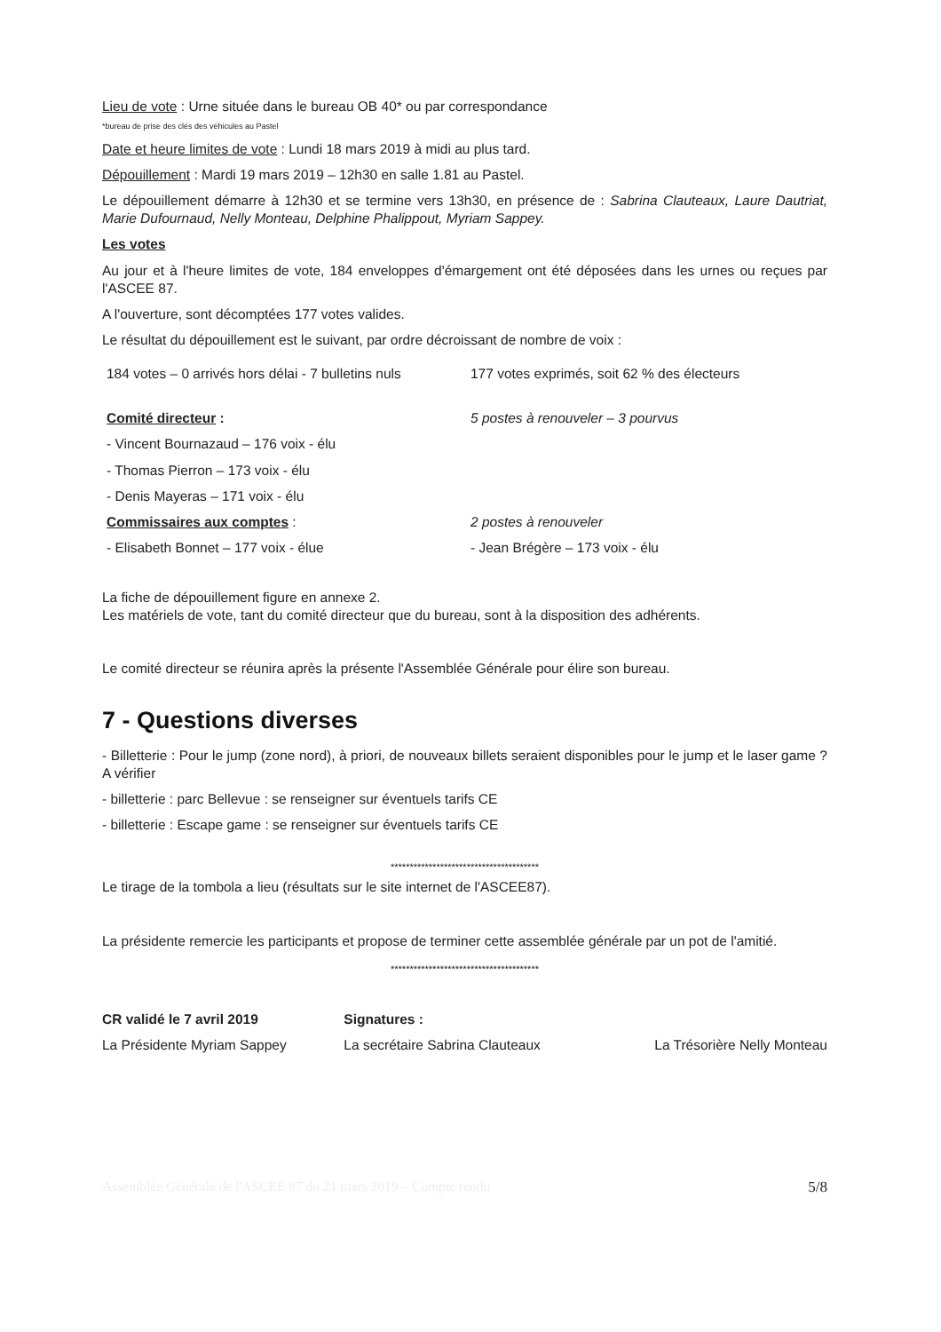Lieu de vote : Urne située dans le bureau OB 40* ou par correspondance
*bureau de prise des clés des véhicules au Pastel
Date et heure limites de vote : Lundi 18 mars 2019 à midi au plus tard.
Dépouillement : Mardi 19 mars 2019 – 12h30 en salle 1.81 au Pastel.
Le dépouillement démarre à 12h30 et se termine vers 13h30, en présence de : Sabrina Clauteaux, Laure Dautriat, Marie Dufournaud, Nelly Monteau, Delphine Phalippout, Myriam Sappey.
Les votes
Au jour et à l'heure limites de vote, 184 enveloppes d'émargement ont été déposées dans les urnes ou reçues par l'ASCEE 87.
A l'ouverture, sont décomptées 177 votes valides.
Le résultat du dépouillement est le suivant, par ordre décroissant de nombre de voix :
184 votes – 0 arrivés hors délai - 7 bulletins nuls
177 votes exprimés, soit 62 % des électeurs
Comité directeur : 5 postes à renouveler – 3 pourvus
- Vincent Bournazaud – 176 voix - élu
- Thomas Pierron – 173 voix - élu
- Denis Mayeras – 171 voix - élu
Commissaires aux comptes : 2 postes à renouveler
- Elisabeth Bonnet – 177 voix - élue - Jean Brégère – 173 voix - élu
La fiche de dépouillement figure en annexe 2.
Les matériels de vote, tant du comité directeur que du bureau, sont à la disposition des adhérents.
Le comité directeur se réunira après la présente l'Assemblée Générale pour élire son bureau.
7 - Questions diverses
- Billetterie : Pour le jump (zone nord), à priori, de nouveaux billets seraient disponibles pour le jump et le laser game ? A vérifier
- billetterie : parc Bellevue : se renseigner sur éventuels tarifs CE
- billetterie : Escape game : se renseigner sur éventuels tarifs CE
***************************************
Le tirage de la tombola a lieu (résultats sur le site internet de l'ASCEE87).
La présidente remercie les participants et propose de terminer cette assemblée générale par un pot de l'amitié.
***************************************
CR validé le 7 avril 2019
La Présidente Myriam Sappey
Signatures :
La secrétaire Sabrina Clauteaux
La Trésorière Nelly Monteau
Assemblée Générale de l'ASCEE 87 du 21 mars 2019 – Compte rendu 5/8